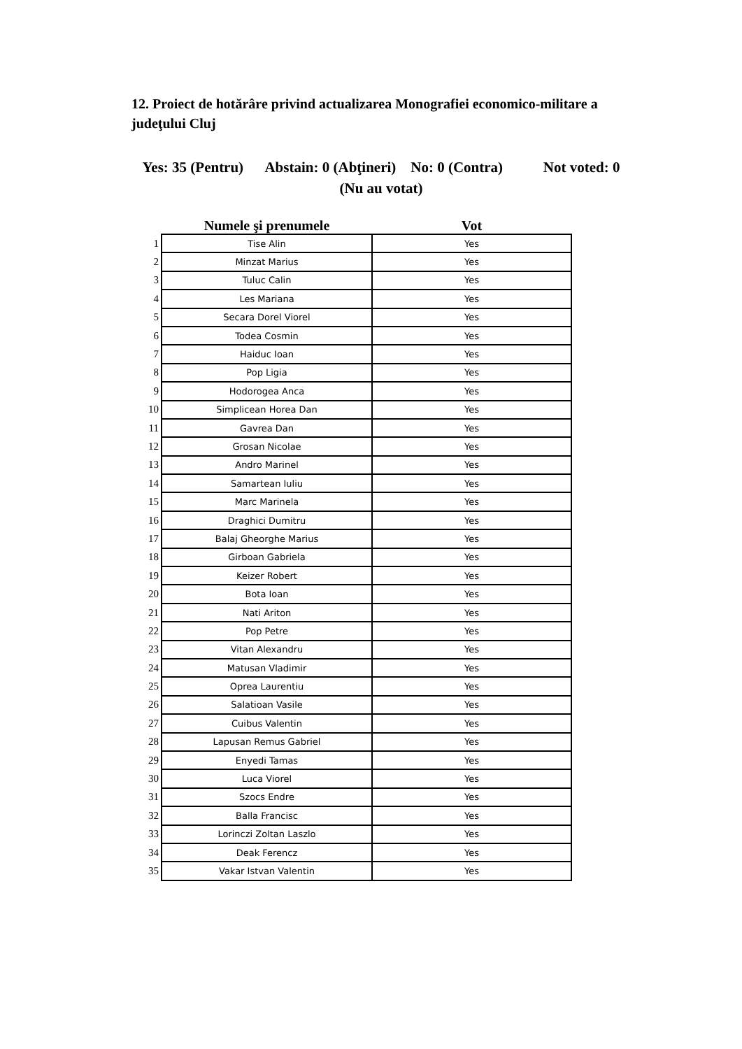12. Proiect de hotărâre privind actualizarea Monografiei economico-militare a judeţului Cluj
Yes: 35 (Pentru) Abstain: 0 (Abţineri) No: 0 (Contra) Not voted: 0 (Nu au votat)
| | Numele şi prenumele | Vot |
| --- | --- | --- |
| 1 | Tise Alin | Yes |
| 2 | Minzat Marius | Yes |
| 3 | Tuluc Calin | Yes |
| 4 | Les Mariana | Yes |
| 5 | Secara Dorel Viorel | Yes |
| 6 | Todea Cosmin | Yes |
| 7 | Haiduc Ioan | Yes |
| 8 | Pop Ligia | Yes |
| 9 | Hodorogea Anca | Yes |
| 10 | Simplicean Horea Dan | Yes |
| 11 | Gavrea Dan | Yes |
| 12 | Grosan Nicolae | Yes |
| 13 | Andro Marinel | Yes |
| 14 | Samartean Iuliu | Yes |
| 15 | Marc Marinela | Yes |
| 16 | Draghici Dumitru | Yes |
| 17 | Balaj Gheorghe Marius | Yes |
| 18 | Girboan Gabriela | Yes |
| 19 | Keizer Robert | Yes |
| 20 | Bota Ioan | Yes |
| 21 | Nati Ariton | Yes |
| 22 | Pop Petre | Yes |
| 23 | Vitan Alexandru | Yes |
| 24 | Matusan Vladimir | Yes |
| 25 | Oprea Laurentiu | Yes |
| 26 | Salatioan Vasile | Yes |
| 27 | Cuibus Valentin | Yes |
| 28 | Lapusan Remus Gabriel | Yes |
| 29 | Enyedi Tamas | Yes |
| 30 | Luca Viorel | Yes |
| 31 | Szocs Endre | Yes |
| 32 | Balla Francisc | Yes |
| 33 | Lorinczi Zoltan Laszlo | Yes |
| 34 | Deak Ferencz | Yes |
| 35 | Vakar Istvan Valentin | Yes |